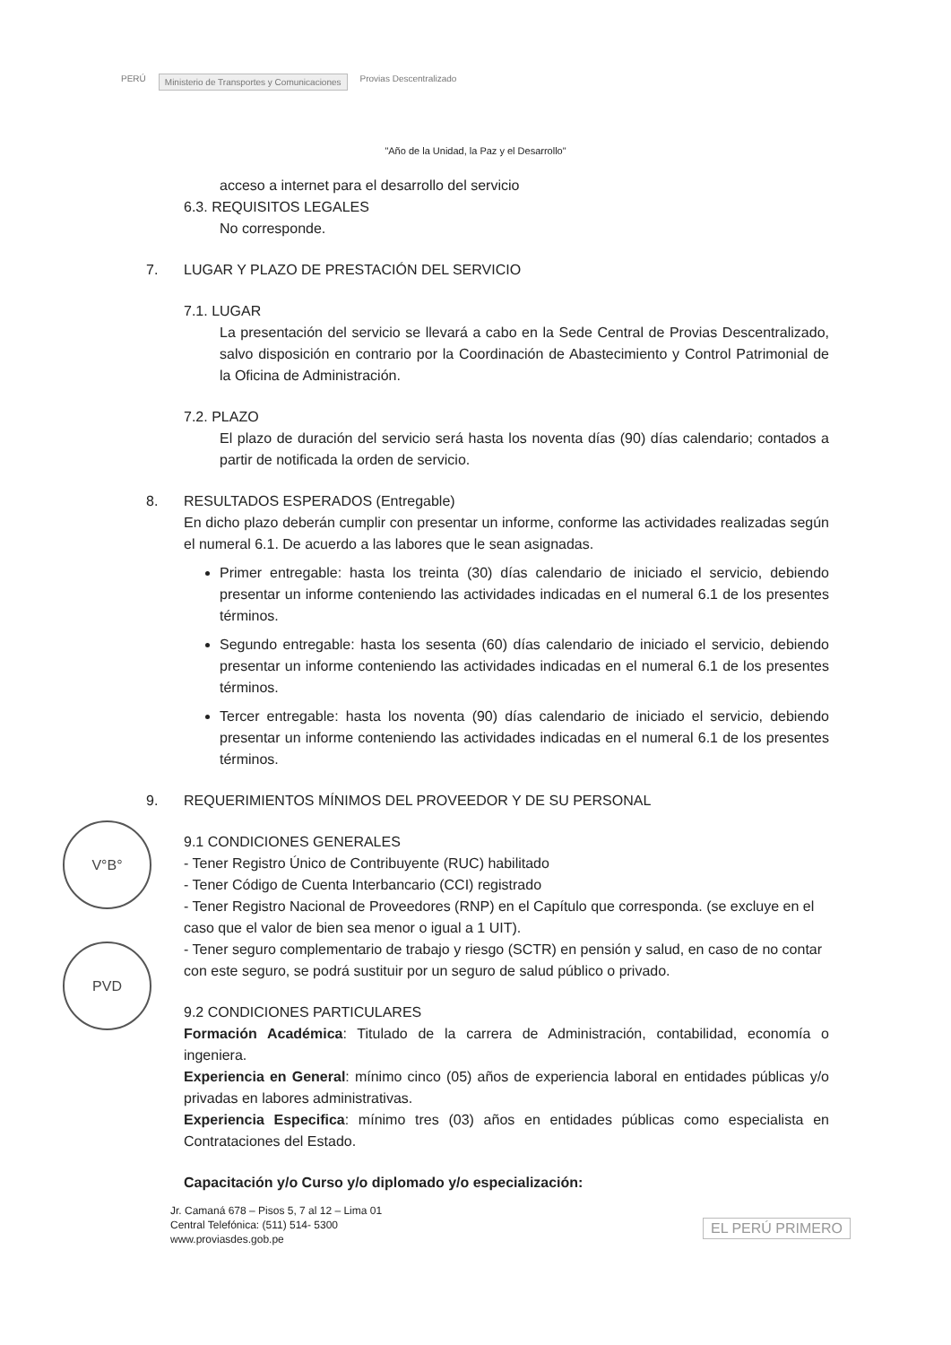PERÚ Ministerio de Transportes y Comunicaciones Provias Descentralizado
"Año de la Unidad, la Paz y el Desarrollo"
acceso a internet para el desarrollo del servicio
6.3. REQUISITOS LEGALES
No corresponde.
7. LUGAR Y PLAZO DE PRESTACIÓN DEL SERVICIO
7.1. LUGAR
La presentación del servicio se llevará a cabo en la Sede Central de Provias Descentralizado, salvo disposición en contrario por la Coordinación de Abastecimiento y Control Patrimonial de la Oficina de Administración.
7.2. PLAZO
El plazo de duración del servicio será hasta los noventa días (90) días calendario; contados a partir de notificada la orden de servicio.
8. RESULTADOS ESPERADOS (Entregable)
En dicho plazo deberán cumplir con presentar un informe, conforme las actividades realizadas según el numeral 6.1. De acuerdo a las labores que le sean asignadas.
Primer entregable: hasta los treinta (30) días calendario de iniciado el servicio, debiendo presentar un informe conteniendo las actividades indicadas en el numeral 6.1 de los presentes términos.
Segundo entregable: hasta los sesenta (60) días calendario de iniciado el servicio, debiendo presentar un informe conteniendo las actividades indicadas en el numeral 6.1 de los presentes términos.
Tercer entregable: hasta los noventa (90) días calendario de iniciado el servicio, debiendo presentar un informe conteniendo las actividades indicadas en el numeral 6.1 de los presentes términos.
9. REQUERIMIENTOS MÍNIMOS DEL PROVEEDOR Y DE SU PERSONAL
9.1 CONDICIONES GENERALES
- Tener Registro Único de Contribuyente (RUC) habilitado
- Tener Código de Cuenta Interbancario (CCI) registrado
- Tener Registro Nacional de Proveedores (RNP) en el Capítulo que corresponda. (se excluye en el caso que el valor de bien sea menor o igual a 1 UIT).
- Tener seguro complementario de trabajo y riesgo (SCTR) en pensión y salud, en caso de no contar con este seguro, se podrá sustituir por un seguro de salud público o privado.
9.2 CONDICIONES PARTICULARES
Formación Académica: Titulado de la carrera de Administración, contabilidad, economía o ingeniera.
Experiencia en General: mínimo cinco (05) años de experiencia laboral en entidades públicas y/o privadas en labores administrativas.
Experiencia Especifica: mínimo tres (03) años en entidades públicas como especialista en Contrataciones del Estado.
Capacitación y/o Curso y/o diplomado y/o especialización:
V°B°
PVD
Jr. Camaná 678 – Pisos 5, 7 al 12 – Lima 01
Central Telefónica: (511) 514- 5300
www.proviasdes.gob.pe
EL PERÚ PRIMERO